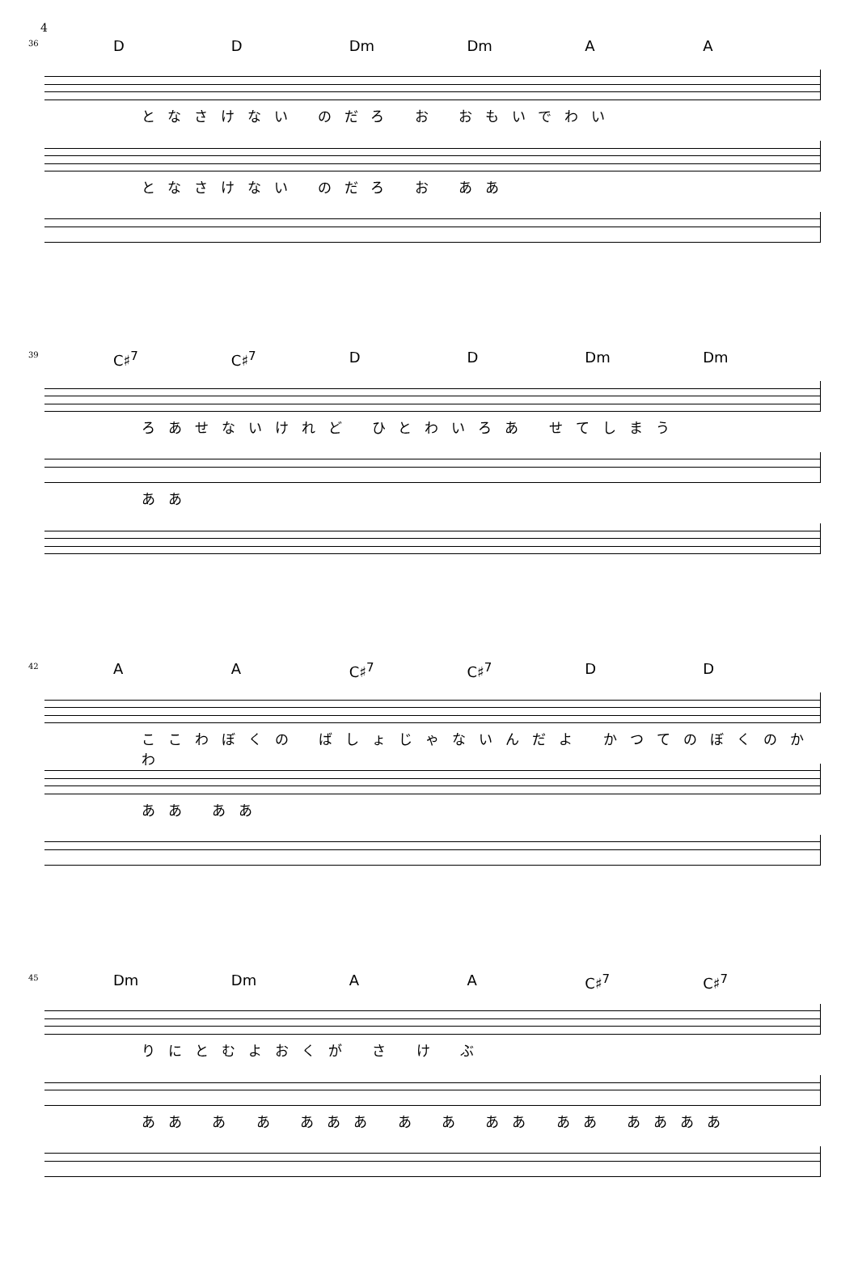4
36
D D Dm Dm A A
となさけない のだろ お おもいでわい
となさけない のだろ お ああ
39
C♯<sup>7</sup> C♯<sup>7</sup> D D Dm Dm
ろあせないけれど ひとわいろあ せてしまう
ああ
42
A A C♯<sup>7</sup> C♯<sup>7</sup> D D
ここわぼくの ばしょじゃないんだよ かつてのぼくのかわ
ああ ああ
45
Dm Dm A A C♯<sup>7</sup> C♯<sup>7</sup>
りにとむよおくが さ け ぶ
ああ あ あ あああ あ あ ああ ああ ああああ